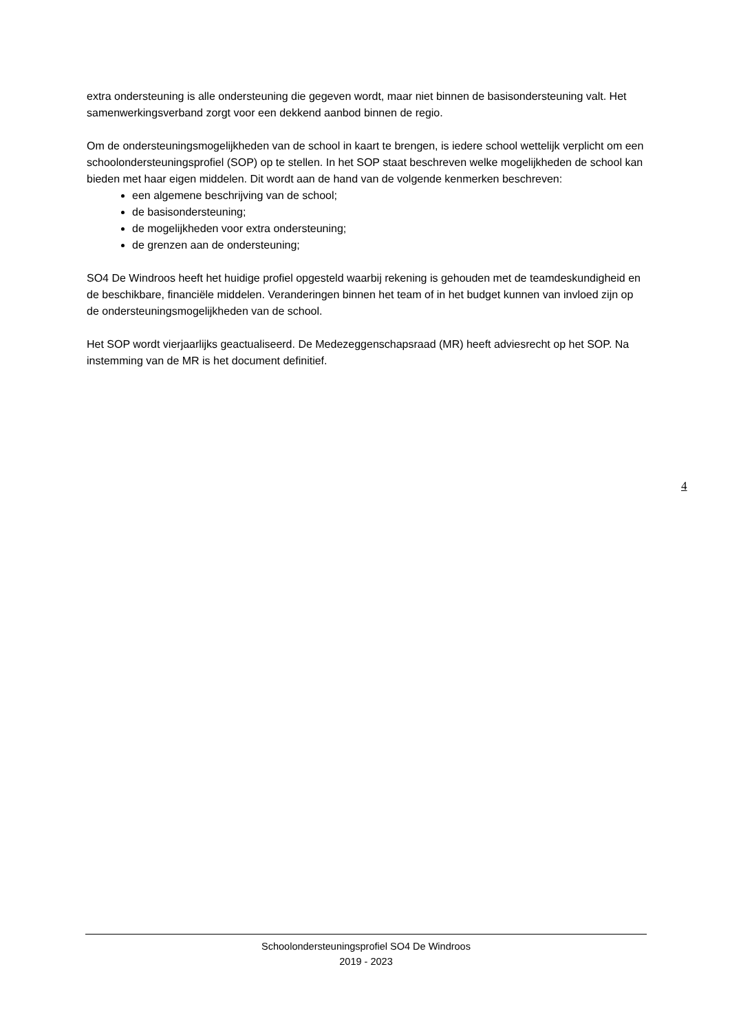extra ondersteuning is alle ondersteuning die gegeven wordt, maar niet binnen de basisondersteuning valt. Het samenwerkingsverband zorgt voor een dekkend aanbod binnen de regio.
Om de ondersteuningsmogelijkheden van de school in kaart te brengen, is iedere school wettelijk verplicht om een schoolondersteuningsprofiel (SOP) op te stellen. In het SOP staat beschreven welke mogelijkheden de school kan bieden met haar eigen middelen. Dit wordt aan de hand van de volgende kenmerken beschreven:
een algemene beschrijving van de school;
de basisondersteuning;
de mogelijkheden voor extra ondersteuning;
de grenzen aan de ondersteuning;
SO4 De Windroos heeft het huidige profiel opgesteld waarbij rekening is gehouden met de teamdeskundigheid en de beschikbare, financiële middelen. Veranderingen binnen het team of in het budget kunnen van invloed zijn op de ondersteuningsmogelijkheden van de school.
Het SOP wordt vierjaarlijks geactualiseerd. De Medezeggenschapsraad (MR) heeft adviesrecht op het SOP. Na instemming van de MR is het document definitief.
4
Schoolondersteuningsprofiel SO4 De Windroos
2019 - 2023